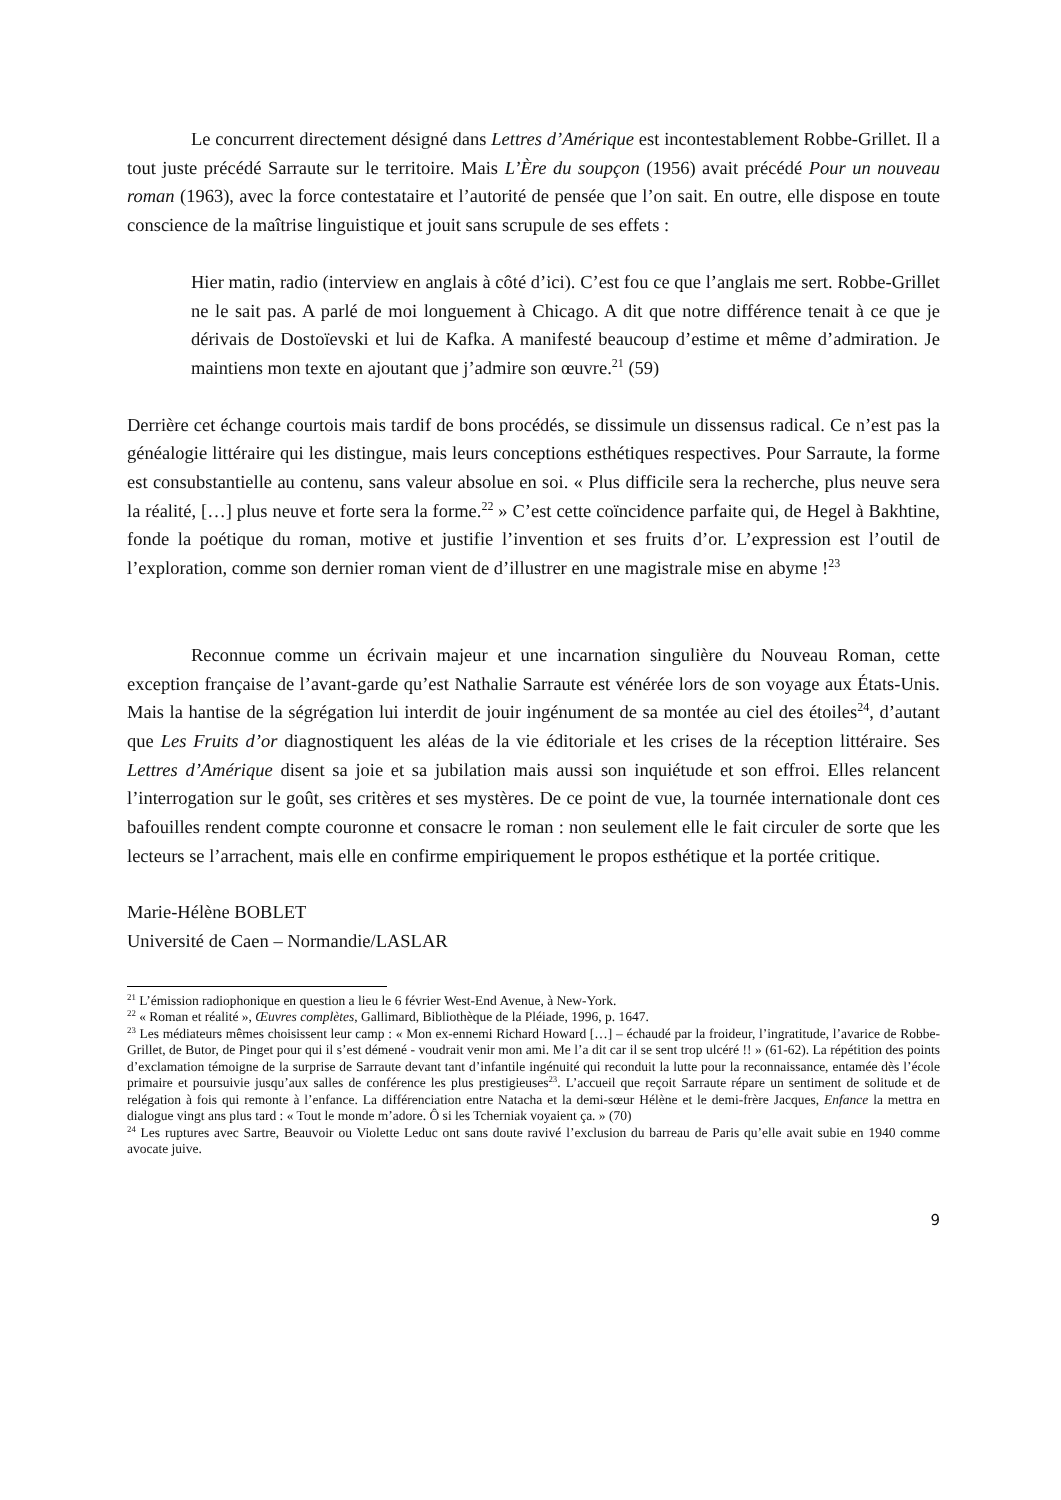Le concurrent directement désigné dans Lettres d’Amérique est incontestablement Robbe-Grillet. Il a tout juste précédé Sarraute sur le territoire. Mais L’Ère du soupçon (1956) avait précédé Pour un nouveau roman (1963), avec la force contestataire et l’autorité de pensée que l’on sait. En outre, elle dispose en toute conscience de la maîtrise linguistique et jouit sans scrupule de ses effets :
Hier matin, radio (interview en anglais à côté d’ici). C’est fou ce que l’anglais me sert. Robbe-Grillet ne le sait pas. A parlé de moi longuement à Chicago. A dit que notre différence tenait à ce que je dérivais de Dostoïevski et lui de Kafka. A manifesté beaucoup d’estime et même d’admiration. Je maintiens mon texte en ajoutant que j’admire son œuvre.<sup>21</sup> (59)
Derrière cet échange courtois mais tardif de bons procédés, se dissimule un dissensus radical. Ce n’est pas la généalogie littéraire qui les distingue, mais leurs conceptions esthétiques respectives. Pour Sarraute, la forme est consubstantielle au contenu, sans valeur absolue en soi. « Plus difficile sera la recherche, plus neuve sera la réalité, […] plus neuve et forte sera la forme.<sup>22</sup> » C’est cette coïncidence parfaite qui, de Hegel à Bakhtine, fonde la poétique du roman, motive et justifie l’invention et ses fruits d’or. L’expression est l’outil de l’exploration, comme son dernier roman vient de d’illustrer en une magistrale mise en abyme !<sup>23</sup>
Reconnue comme un écrivain majeur et une incarnation singulière du Nouveau Roman, cette exception française de l’avant-garde qu’est Nathalie Sarraute est vénérée lors de son voyage aux États-Unis. Mais la hantise de la ségrégation lui interdit de jouir ingénument de sa montée au ciel des étoiles<sup>24</sup>, d’autant que Les Fruits d’or diagnostiquent les aléas de la vie éditoriale et les crises de la réception littéraire. Ses Lettres d’Amérique disent sa joie et sa jubilation mais aussi son inquiétude et son effroi. Elles relancent l’interrogation sur le goût, ses critères et ses mystères. De ce point de vue, la tournée internationale dont ces bafouilles rendent compte couronne et consacre le roman : non seulement elle le fait circuler de sorte que les lecteurs se l’arrachent, mais elle en confirme empiriquement le propos esthétique et la portée critique.
Marie-Hélène BOBLET
Université de Caen – Normandie/LASLAR
<sup>21</sup> L’émission radiophonique en question a lieu le 6 février West-End Avenue, à New-York.
<sup>22</sup> « Roman et réalité », Œuvres complètes, Gallimard, Bibliothèque de la Pléiade, 1996, p. 1647.
<sup>23</sup> Les médiateurs mêmes choisissent leur camp : « Mon ex-ennemi Richard Howard […] – échaudé par la froideur, l’ingratitude, l’avarice de Robbe-Grillet, de Butor, de Pinget pour qui il s’est démené - voudrait venir mon ami. Me l’a dit car il se sent trop ulcéré !! » (61-62). La répétition des points d’exclamation témoigne de la surprise de Sarraute devant tant d’infantile ingénuité qui reconduit la lutte pour la reconnaissance, entamée dès l’école primaire et poursuivie jusqu’aux salles de conférence les plus prestigieuses<sup>23</sup>. L’accueil que reçoit Sarraute répare un sentiment de solitude et de relégation à fois qui remonte à l’enfance. La différenciation entre Natacha et la demi-sœur Hélène et le demi-frère Jacques, Enfance la mettra en dialogue vingt ans plus tard : « Tout le monde m’adore. Ô si les Tcherniak voyaient ça. » (70)
<sup>24</sup> Les ruptures avec Sartre, Beauvoir ou Violette Leduc ont sans doute ravivé l’exclusion du barreau de Paris qu’elle avait subie en 1940 comme avocate juive.
9